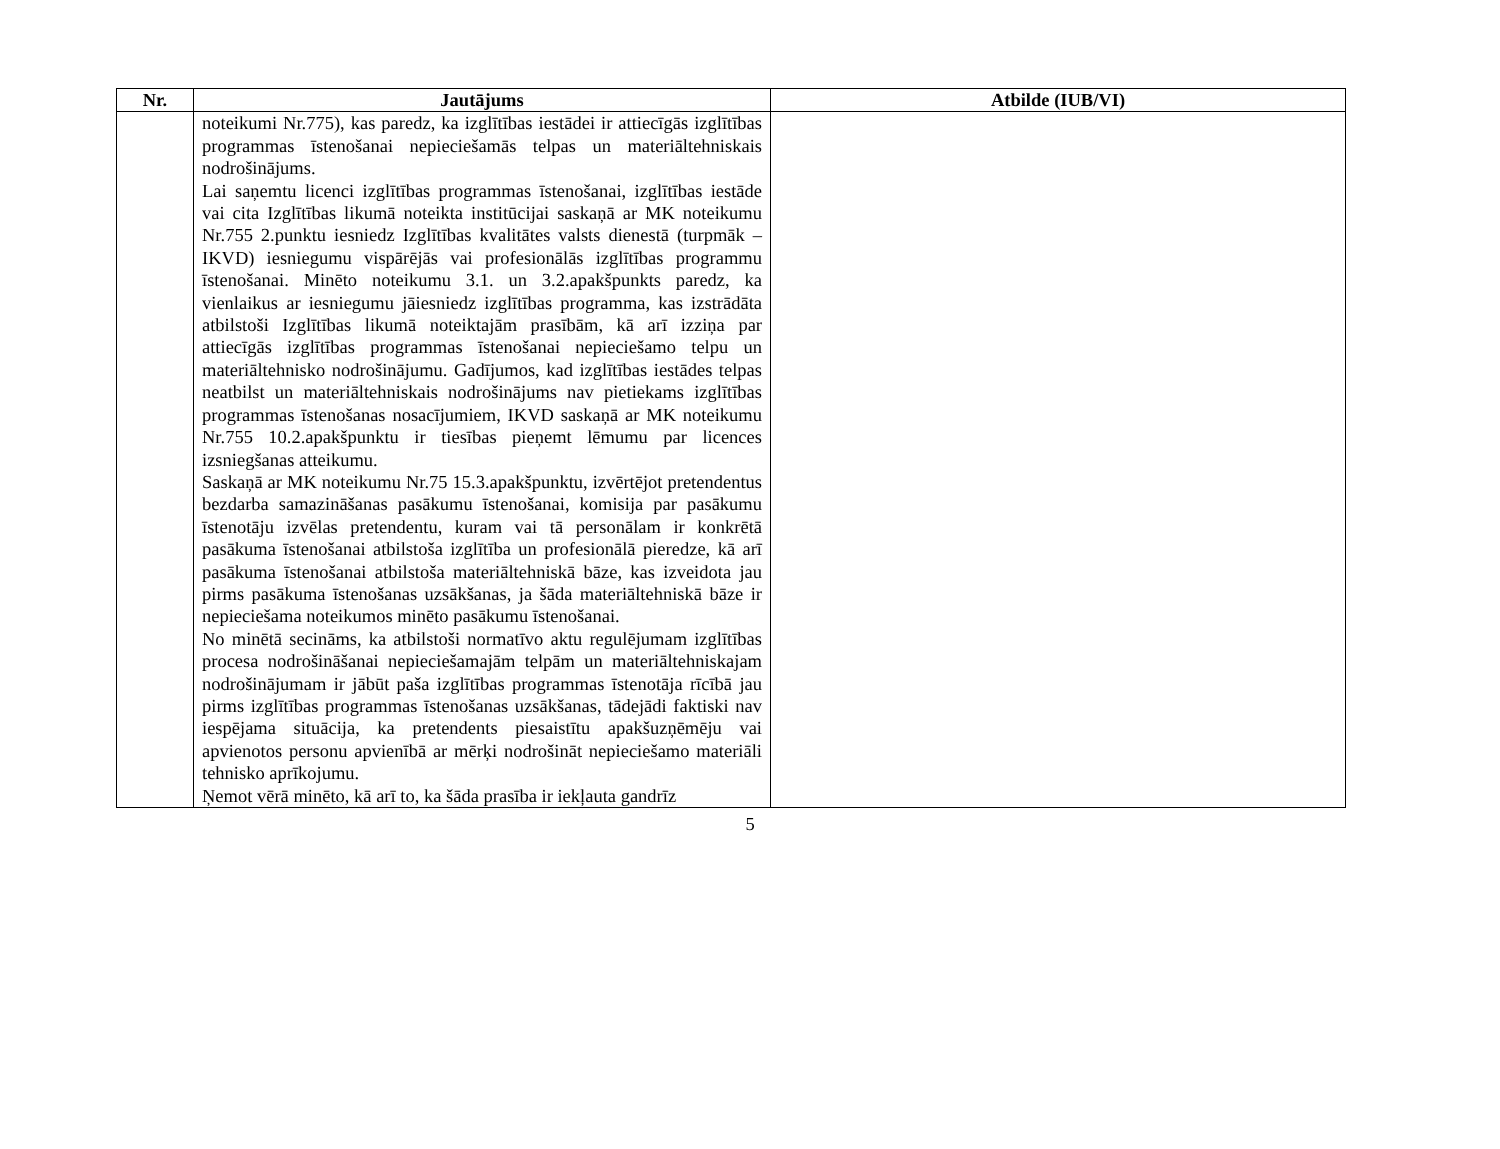| Nr. | Jautājums | Atbilde (IUB/VI) |
| --- | --- | --- |
| | noteikumi Nr.775), kas paredz, ka izglītības iestādei ir attiecīgās izglītības programmas īstenošanai nepieciešamās telpas un materiāltehniskais nodrošinājums. Lai saņemtu licenci izglītības programmas īstenošanai, izglītības iestāde vai cita Izglītības likumā noteikta institūcijai saskaņā ar MK noteikumu Nr.755 2.punktu iesniedz Izglītības kvalitātes valsts dienestā (turpmāk – IKVD) iesniegumu vispārējās vai profesionālās izglītības programmu īstenošanai. Minēto noteikumu 3.1. un 3.2.apakšpunkts paredz, ka vienlaikus ar iesniegumu jāiesniedz izglītības programma, kas izstrādāta atbilstoši Izglītības likumā noteiktajām prasībām, kā arī izziņa par attiecīgās izglītības programmas īstenošanai nepieciešamo telpu un materiāltehnisko nodrošinājumu. Gadījumos, kad izglītības iestādes telpas neatbilst un materiāltehniskais nodrošinājums nav pietiekams izglītības programmas īstenošanas nosacījumiem, IKVD saskaņā ar MK noteikumu Nr.755 10.2.apakšpunktu ir tiesības pieņemt lēmumu par licences izsniegšanas atteikumu. Saskaņā ar MK noteikumu Nr.75 15.3.apakšpunktu, izvērtējot pretendentus bezdarba samazināšanas pasākumu īstenošanai, komisija par pasākumu īstenotāju izvēlas pretendentu, kuram vai tā personālam ir konkrētā pasākuma īstenošanai atbilstoša izglītība un profesionālā pieredze, kā arī pasākuma īstenošanai atbilstoša materiāltehniskā bāze, kas izveidota jau pirms pasākuma īstenošanas uzsākšanas, ja šāda materiāltehniskā bāze ir nepieciešama noteikumos minēto pasākumu īstenošanai. No minētā secināms, ka atbilstoši normatīvo aktu regulējumam izglītības procesa nodrošināšanai nepieciešamajām telpām un materiāltehniskajam nodrošinājumam ir jābūt paša izglītības programmas īstenotāja rīcībā jau pirms izglītības programmas īstenošanas uzsākšanas, tādejādi faktiski nav iespējama situācija, ka pretendents piesaistītu apakšuzņēmēju vai apvienotos personu apvienībā ar mērķi nodrošināt nepieciešamo materiāli tehnisko aprīkojumu. Ņemot vērā minēto, kā arī to, ka šāda prasība ir iekļauta gandrīz | |
5